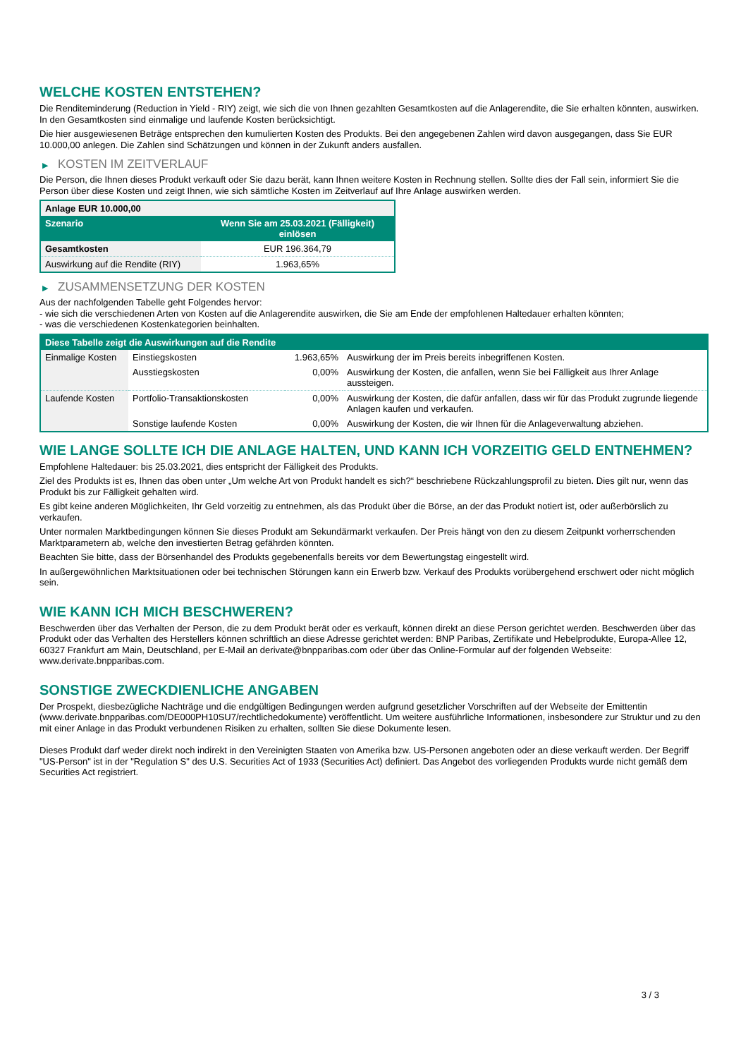WELCHE KOSTEN ENTSTEHEN?
Die Renditeminderung (Reduction in Yield - RIY) zeigt, wie sich die von Ihnen gezahlten Gesamtkosten auf die Anlagerendite, die Sie erhalten könnten, auswirken. In den Gesamtkosten sind einmalige und laufende Kosten berücksichtigt.
Die hier ausgewiesenen Beträge entsprechen den kumulierten Kosten des Produkts. Bei den angegebenen Zahlen wird davon ausgegangen, dass Sie EUR 10.000,00 anlegen. Die Zahlen sind Schätzungen und können in der Zukunft anders ausfallen.
▶ KOSTEN IM ZEITVERLAUF
Die Person, die Ihnen dieses Produkt verkauft oder Sie dazu berät, kann Ihnen weitere Kosten in Rechnung stellen. Sollte dies der Fall sein, informiert Sie die Person über diese Kosten und zeigt Ihnen, wie sich sämtliche Kosten im Zeitverlauf auf Ihre Anlage auswirken werden.
| Anlage EUR 10.000,00 | |
| --- | --- |
| Szenario | Wenn Sie am 25.03.2021 (Fälligkeit) einlösen |
| Gesamtkosten | EUR 196.364,79 |
| Auswirkung auf die Rendite (RIY) | 1.963,65% |
▶ ZUSAMMENSETZUNG DER KOSTEN
Aus der nachfolgenden Tabelle geht Folgendes hervor:
- wie sich die verschiedenen Arten von Kosten auf die Anlagerendite auswirken, die Sie am Ende der empfohlenen Haltedauer erhalten könnten;
- was die verschiedenen Kostenkategorien beinhalten.
| Diese Tabelle zeigt die Auswirkungen auf die Rendite | | | |
| --- | --- | --- | --- |
| Einmalige Kosten | Einstiegskosten | 1.963,65% | Auswirkung der im Preis bereits inbegriffenen Kosten. |
| | Ausstiegskosten | 0,00% | Auswirkung der Kosten, die anfallen, wenn Sie bei Fälligkeit aus Ihrer Anlage aussteigen. |
| Laufende Kosten | Portfolio-Transaktionskosten | 0,00% | Auswirkung der Kosten, die dafür anfallen, dass wir für das Produkt zugrunde liegende Anlagen kaufen und verkaufen. |
| | Sonstige laufende Kosten | 0,00% | Auswirkung der Kosten, die wir Ihnen für die Anlageverwaltung abziehen. |
WIE LANGE SOLLTE ICH DIE ANLAGE HALTEN, UND KANN ICH VORZEITIG GELD ENTNEHMEN?
Empfohlene Haltedauer: bis 25.03.2021, dies entspricht der Fälligkeit des Produkts.
Ziel des Produkts ist es, Ihnen das oben unter „Um welche Art von Produkt handelt es sich?“ beschriebene Rückzahlungsprofil zu bieten. Dies gilt nur, wenn das Produkt bis zur Fälligkeit gehalten wird.
Es gibt keine anderen Möglichkeiten, Ihr Geld vorzeitig zu entnehmen, als das Produkt über die Börse, an der das Produkt notiert ist, oder außerbörslich zu verkaufen.
Unter normalen Marktbedingungen können Sie dieses Produkt am Sekundärmarkt verkaufen. Der Preis hängt von den zu diesem Zeitpunkt vorherrschenden Marktparametern ab, welche den investierten Betrag gefährden könnten.
Beachten Sie bitte, dass der Börsenhandel des Produkts gegebenenfalls bereits vor dem Bewertungstag eingestellt wird.
In außergewöhnlichen Marktsituationen oder bei technischen Störungen kann ein Erwerb bzw. Verkauf des Produkts vorübergehend erschwert oder nicht möglich sein.
WIE KANN ICH MICH BESCHWEREN?
Beschwerden über das Verhalten der Person, die zu dem Produkt berät oder es verkauft, können direkt an diese Person gerichtet werden. Beschwerden über das Produkt oder das Verhalten des Herstellers können schriftlich an diese Adresse gerichtet werden: BNP Paribas, Zertifikate und Hebelprodukte, Europa-Allee 12, 60327 Frankfurt am Main, Deutschland, per E-Mail an derivate@bnpparibas.com oder über das Online-Formular auf der folgenden Webseite: www.derivate.bnpparibas.com.
SONSTIGE ZWECKDIENLICHE ANGABEN
Der Prospekt, diesbezügliche Nachträge und die endgültigen Bedingungen werden aufgrund gesetzlicher Vorschriften auf der Webseite der Emittentin (www.derivate.bnpparibas.com/DE000PH10SU7/rechtlichedokumente) veröffentlicht. Um weitere ausführliche Informationen, insbesondere zur Struktur und zu den mit einer Anlage in das Produkt verbundenen Risiken zu erhalten, sollten Sie diese Dokumente lesen.
Dieses Produkt darf weder direkt noch indirekt in den Vereinigten Staaten von Amerika bzw. US-Personen angeboten oder an diese verkauft werden. Der Begriff "US-Person" ist in der "Regulation S" des U.S. Securities Act of 1933 (Securities Act) definiert. Das Angebot des vorliegenden Produkts wurde nicht gemäß dem Securities Act registriert.
3 / 3